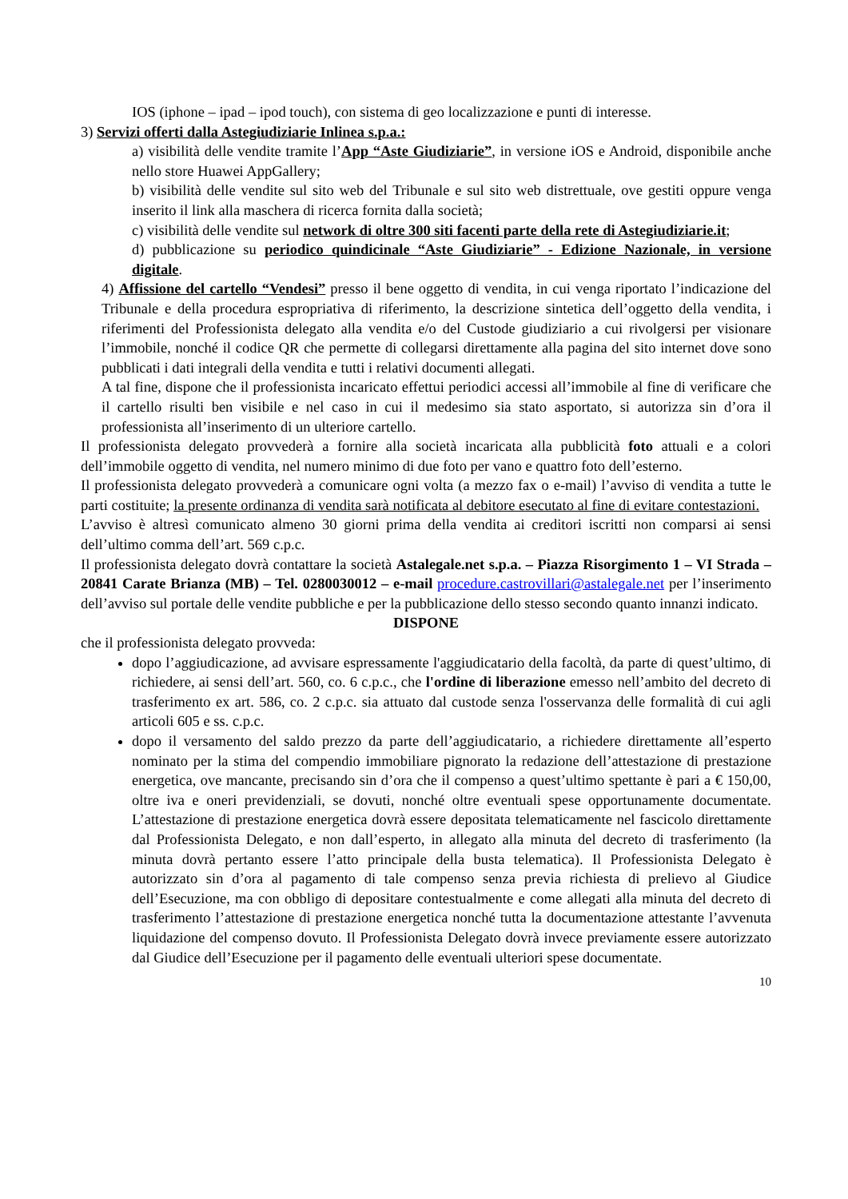IOS (iphone – ipad – ipod touch), con sistema di geo localizzazione e punti di interesse.
3) Servizi offerti dalla Astegiudiziarie Inlinea s.p.a.:
a) visibilità delle vendite tramite l’App “Aste Giudiziarie”, in versione iOS e Android, disponibile anche nello store Huawei AppGallery;
b) visibilità delle vendite sul sito web del Tribunale e sul sito web distrettuale, ove gestiti oppure venga inserito il link alla maschera di ricerca fornita dalla società;
c) visibilità delle vendite sul network di oltre 300 siti facenti parte della rete di Astegiudiziarie.it;
d) pubblicazione su periodico quindicinale “Aste Giudiziarie” - Edizione Nazionale, in versione digitale.
4) Affissione del cartello “Vendesi” presso il bene oggetto di vendita, in cui venga riportato l’indicazione del Tribunale e della procedura espropriativa di riferimento, la descrizione sintetica dell’oggetto della vendita, i riferimenti del Professionista delegato alla vendita e/o del Custode giudiziario a cui rivolgersi per visionare l’immobile, nonché il codice QR che permette di collegarsi direttamente alla pagina del sito internet dove sono pubblicati i dati integrali della vendita e tutti i relativi documenti allegati.
A tal fine, dispone che il professionista incaricato effettui periodici accessi all’immobile al fine di verificare che il cartello risulti ben visibile e nel caso in cui il medesimo sia stato asportato, si autorizza sin d’ora il professionista all’inserimento di un ulteriore cartello.
Il professionista delegato provvederà a fornire alla società incaricata alla pubblicità foto attuali e a colori dell’immobile oggetto di vendita, nel numero minimo di due foto per vano e quattro foto dell’esterno.
Il professionista delegato provvederà a comunicare ogni volta (a mezzo fax o e-mail) l’avviso di vendita a tutte le parti costituite; la presente ordinanza di vendita sarà notificata al debitore esecutato al fine di evitare contestazioni.
L’avviso è altresì comunicato almeno 30 giorni prima della vendita ai creditori iscritti non comparsi ai sensi dell’ultimo comma dell’art. 569 c.p.c.
Il professionista delegato dovrà contattare la società Astalegale.net s.p.a. – Piazza Risorgimento 1 – VI Strada – 20841 Carate Brianza (MB) – Tel. 0280030012 – e-mail procedure.castrovillari@astalegale.net per l’inserimento dell’avviso sul portale delle vendite pubbliche e per la pubblicazione dello stesso secondo quanto innanzi indicato.
DISPONE
che il professionista delegato provveda:
dopo l’aggiudicazione, ad avvisare espressamente l'aggiudicatario della facoltà, da parte di quest’ultimo, di richiedere, ai sensi dell’art. 560, co. 6 c.p.c., che l'ordine di liberazione emesso nell’ambito del decreto di trasferimento ex art. 586, co. 2 c.p.c. sia attuato dal custode senza l'osservanza delle formalità di cui agli articoli 605 e ss. c.p.c.
dopo il versamento del saldo prezzo da parte dell’aggiudicatario, a richiedere direttamente all’esperto nominato per la stima del compendio immobiliare pignorato la redazione dell’attestazione di prestazione energetica, ove mancante, precisando sin d’ora che il compenso a quest’ultimo spettante è pari a € 150,00, oltre iva e oneri previdenziali, se dovuti, nonché oltre eventuali spese opportunamente documentate. L’attestazione di prestazione energetica dovrà essere depositata telematicamente nel fascicolo direttamente dal Professionista Delegato, e non dall’esperto, in allegato alla minuta del decreto di trasferimento (la minuta dovrà pertanto essere l’atto principale della busta telematica). Il Professionista Delegato è autorizzato sin d’ora al pagamento di tale compenso senza previa richiesta di prelievo al Giudice dell’Esecuzione, ma con obbligo di depositare contestualmente e come allegati alla minuta del decreto di trasferimento l’attestazione di prestazione energetica nonché tutta la documentazione attestante l’avvenuta liquidazione del compenso dovuto. Il Professionista Delegato dovrà invece previamente essere autorizzato dal Giudice dell’Esecuzione per il pagamento delle eventuali ulteriori spese documentate.
10